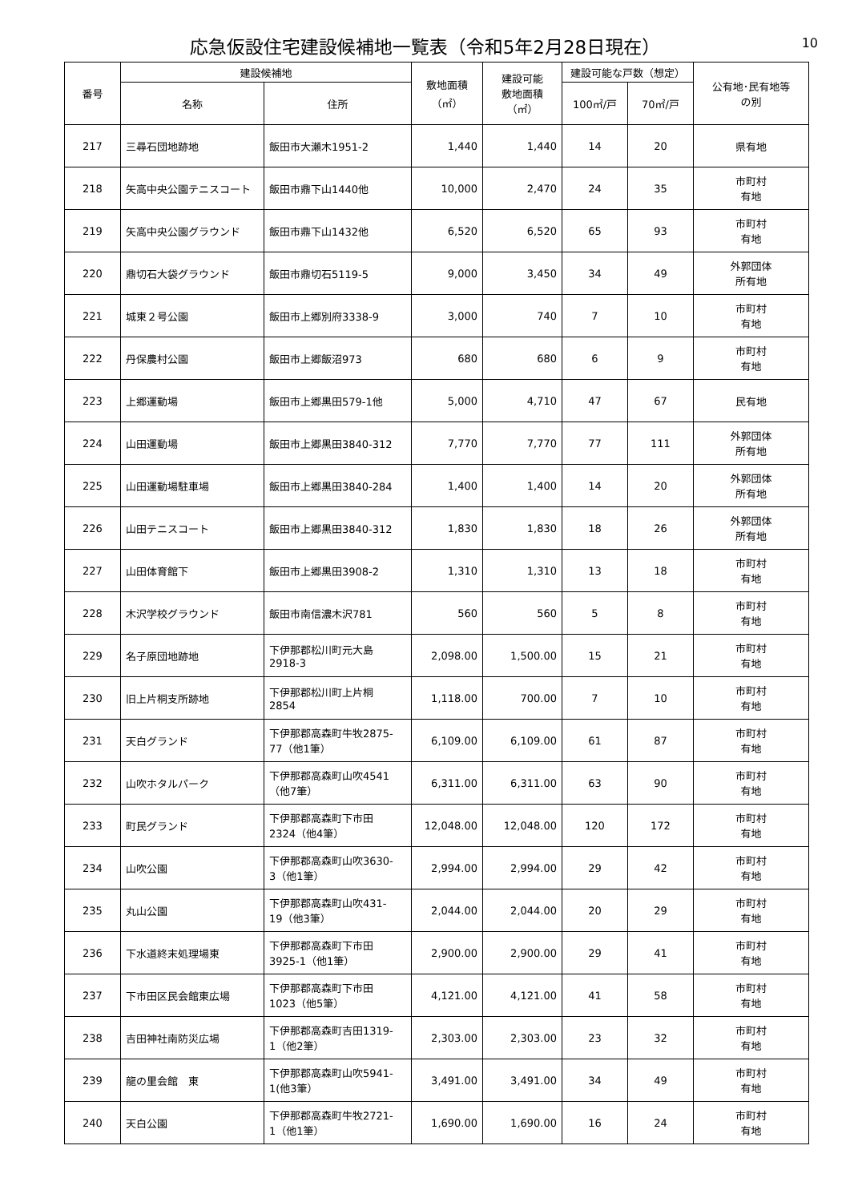応急仮設住宅建設候補地一覧表（令和5年2月28日現在）
10
| 番号 | 建設候補地 | | 敷地面積 （㎡） | 建設可能 敷地面積（㎡） | 建設可能な戸数（想定） | | 公有地･民有地等 の別 |
| --- | --- | --- | --- | --- | --- | --- | --- |
| | 名称 | 住所 | | | 100㎡/戸 | 70㎡/戸 | |
| 217 | 三尋石団地跡地 | 飯田市大瀬木1951-2 | 1,440 | 1,440 | 14 | 20 | 県有地 |
| 218 | 矢高中央公園テニスコート | 飯田市鼎下山1440他 | 10,000 | 2,470 | 24 | 35 | 市町村 有地 |
| 219 | 矢高中央公園グラウンド | 飯田市鼎下山1432他 | 6,520 | 6,520 | 65 | 93 | 市町村 有地 |
| 220 | 鼎切石大袋グラウンド | 飯田市鼎切石5119-5 | 9,000 | 3,450 | 34 | 49 | 外郭団体 所有地 |
| 221 | 城東２号公園 | 飯田市上郷別府3338-9 | 3,000 | 740 | 7 | 10 | 市町村 有地 |
| 222 | 丹保農村公園 | 飯田市上郷飯沼973 | 680 | 680 | 6 | 9 | 市町村 有地 |
| 223 | 上郷運動場 | 飯田市上郷黒田579-1他 | 5,000 | 4,710 | 47 | 67 | 民有地 |
| 224 | 山田運動場 | 飯田市上郷黒田3840-312 | 7,770 | 7,770 | 77 | 111 | 外郭団体 所有地 |
| 225 | 山田運動場駐車場 | 飯田市上郷黒田3840-284 | 1,400 | 1,400 | 14 | 20 | 外郭団体 所有地 |
| 226 | 山田テニスコート | 飯田市上郷黒田3840-312 | 1,830 | 1,830 | 18 | 26 | 外郭団体 所有地 |
| 227 | 山田体育館下 | 飯田市上郷黒田3908-2 | 1,310 | 1,310 | 13 | 18 | 市町村 有地 |
| 228 | 木沢学校グラウンド | 飯田市南信濃木沢781 | 560 | 560 | 5 | 8 | 市町村 有地 |
| 229 | 名子原団地跡地 | 下伊那郡松川町元大島 2918-3 | 2,098.00 | 1,500.00 | 15 | 21 | 市町村 有地 |
| 230 | 旧上片桐支所跡地 | 下伊那郡松川町上片桐 2854 | 1,118.00 | 700.00 | 7 | 10 | 市町村 有地 |
| 231 | 天白グランド | 下伊那郡高森町牛牧2875- 77（他1筆） | 6,109.00 | 6,109.00 | 61 | 87 | 市町村 有地 |
| 232 | 山吹ホタルパーク | 下伊那郡高森町山吹4541 （他7筆） | 6,311.00 | 6,311.00 | 63 | 90 | 市町村 有地 |
| 233 | 町民グランド | 下伊那郡高森町下市田 2324（他4筆） | 12,048.00 | 12,048.00 | 120 | 172 | 市町村 有地 |
| 234 | 山吹公園 | 下伊那郡高森町山吹3630- 3（他1筆） | 2,994.00 | 2,994.00 | 29 | 42 | 市町村 有地 |
| 235 | 丸山公園 | 下伊那郡高森町山吹431- 19（他3筆） | 2,044.00 | 2,044.00 | 20 | 29 | 市町村 有地 |
| 236 | 下水道終末処理場東 | 下伊那郡高森町下市田 3925-1（他1筆） | 2,900.00 | 2,900.00 | 29 | 41 | 市町村 有地 |
| 237 | 下市田区民会館東広場 | 下伊那郡高森町下市田 1023（他5筆） | 4,121.00 | 4,121.00 | 41 | 58 | 市町村 有地 |
| 238 | 吉田神社南防災広場 | 下伊那郡高森町吉田1319- 1（他2筆） | 2,303.00 | 2,303.00 | 23 | 32 | 市町村 有地 |
| 239 | 龍の里会館 東 | 下伊那郡高森町山吹5941- 1(他3筆） | 3,491.00 | 3,491.00 | 34 | 49 | 市町村 有地 |
| 240 | 天白公園 | 下伊那郡高森町牛牧2721- 1（他1筆） | 1,690.00 | 1,690.00 | 16 | 24 | 市町村 有地 |